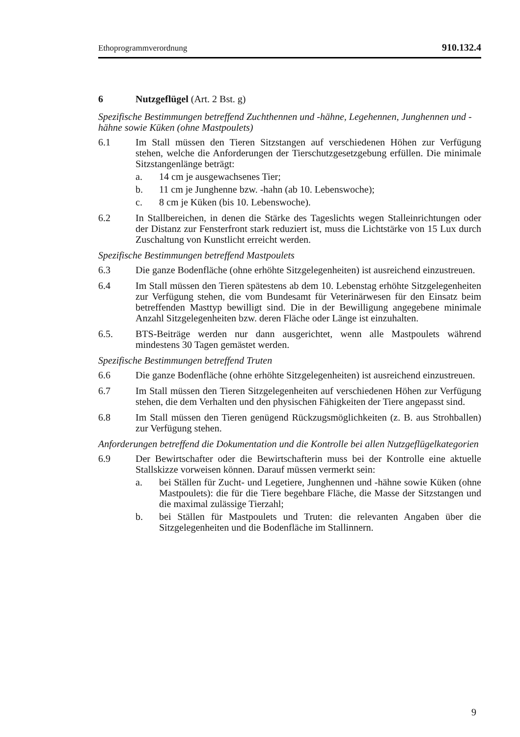Ethoprogrammverordnung 910.132.4
6 Nutzgeflügel (Art. 2 Bst. g)
Spezifische Bestimmungen betreffend Zuchthennen und -hähne, Legehennen, Junghennen und -hähne sowie Küken (ohne Mastpoulets)
6.1 Im Stall müssen den Tieren Sitzstangen auf verschiedenen Höhen zur Verfügung stehen, welche die Anforderungen der Tierschutzgesetzgebung erfüllen. Die minimale Sitzstangenlänge beträgt:
a. 14 cm je ausgewachsenes Tier;
b. 11 cm je Junghenne bzw. -hahn (ab 10. Lebenswoche);
c. 8 cm je Küken (bis 10. Lebenswoche).
6.2 In Stallbereichen, in denen die Stärke des Tageslichts wegen Stalleinrichtungen oder der Distanz zur Fensterfront stark reduziert ist, muss die Lichtstärke von 15 Lux durch Zuschaltung von Kunstlicht erreicht werden.
Spezifische Bestimmungen betreffend Mastpoulets
6.3 Die ganze Bodenfläche (ohne erhöhte Sitzgelegenheiten) ist ausreichend einzustreuen.
6.4 Im Stall müssen den Tieren spätestens ab dem 10. Lebenstag erhöhte Sitzgelegenheiten zur Verfügung stehen, die vom Bundesamt für Veterinärwesen für den Einsatz beim betreffenden Masttyp bewilligt sind. Die in der Bewilligung angegebene minimale Anzahl Sitzgelegenheiten bzw. deren Fläche oder Länge ist einzuhalten.
6.5. BTS-Beiträge werden nur dann ausgerichtet, wenn alle Mastpoulets während mindestens 30 Tagen gemästet werden.
Spezifische Bestimmungen betreffend Truten
6.6 Die ganze Bodenfläche (ohne erhöhte Sitzgelegenheiten) ist ausreichend einzustreuen.
6.7 Im Stall müssen den Tieren Sitzgelegenheiten auf verschiedenen Höhen zur Verfügung stehen, die dem Verhalten und den physischen Fähigkeiten der Tiere angepasst sind.
6.8 Im Stall müssen den Tieren genügend Rückzugsmöglichkeiten (z. B. aus Strohballen) zur Verfügung stehen.
Anforderungen betreffend die Dokumentation und die Kontrolle bei allen Nutzgeflügelkategorien
6.9 Der Bewirtschafter oder die Bewirtschafterin muss bei der Kontrolle eine aktuelle Stallskizze vorweisen können. Darauf müssen vermerkt sein:
a. bei Ställen für Zucht- und Legetiere, Junghennen und -hähne sowie Küken (ohne Mastpoulets): die für die Tiere begehbare Fläche, die Masse der Sitzstangen und die maximal zulässige Tierzahl;
b. bei Ställen für Mastpoulets und Truten: die relevanten Angaben über die Sitzgelegenheiten und die Bodenfläche im Stallinnern.
9